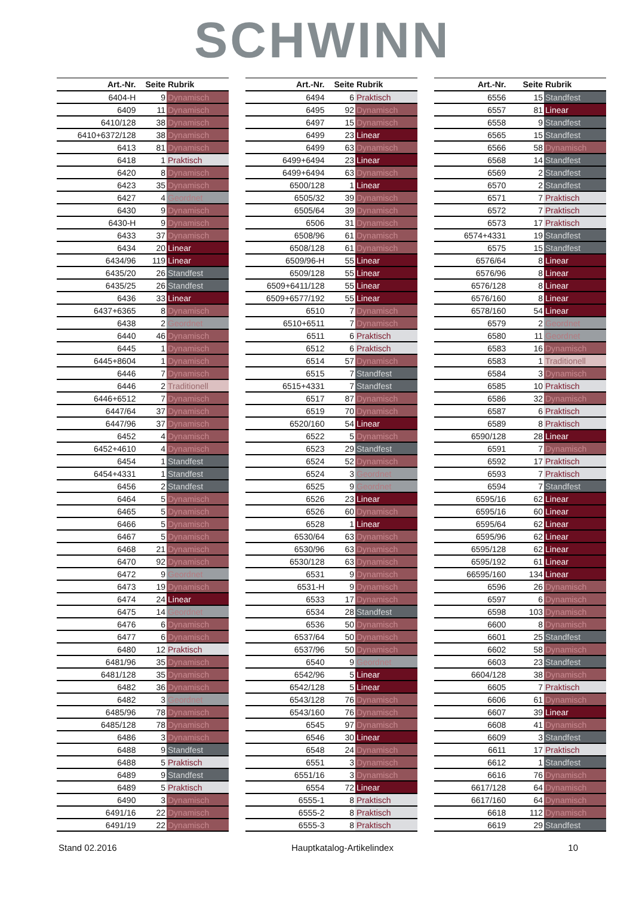SCHWINN
| Art.-Nr. | Seite | Rubrik |
| --- | --- | --- |
| 6404-H | 9 | Dynamisch |
| 6409 | 11 | Dynamisch |
| 6410/128 | 38 | Dynamisch |
| 6410+6372/128 | 38 | Dynamisch |
| 6413 | 81 | Dynamisch |
| 6418 | 1 | Praktisch |
| 6420 | 8 | Dynamisch |
| 6423 | 35 | Dynamisch |
| 6427 | 4 | Geordnet |
| 6430 | 9 | Dynamisch |
| 6430-H | 9 | Dynamisch |
| 6433 | 37 | Dynamisch |
| 6434 | 20 | Linear |
| 6434/96 | 119 | Linear |
| 6435/20 | 26 | Standfest |
| 6435/25 | 26 | Standfest |
| 6436 | 33 | Linear |
| 6437+6365 | 8 | Dynamisch |
| 6438 | 2 | Geordnet |
| 6440 | 46 | Dynamisch |
| 6445 | 1 | Dynamisch |
| 6445+8604 | 1 | Dynamisch |
| 6446 | 7 | Dynamisch |
| 6446 | 2 | Traditionell |
| 6446+6512 | 7 | Dynamisch |
| 6447/64 | 37 | Dynamisch |
| 6447/96 | 37 | Dynamisch |
| 6452 | 4 | Dynamisch |
| 6452+4610 | 4 | Dynamisch |
| 6454 | 1 | Standfest |
| 6454+4331 | 1 | Standfest |
| 6456 | 2 | Standfest |
| 6464 | 5 | Dynamisch |
| 6465 | 5 | Dynamisch |
| 6466 | 5 | Dynamisch |
| 6467 | 5 | Dynamisch |
| 6468 | 21 | Dynamisch |
| 6470 | 92 | Dynamisch |
| 6472 | 9 | Geordnet |
| 6473 | 19 | Dynamisch |
| 6474 | 24 | Linear |
| 6475 | 14 | Geordnet |
| 6476 | 6 | Dynamisch |
| 6477 | 6 | Dynamisch |
| 6480 | 12 | Praktisch |
| 6481/96 | 35 | Dynamisch |
| 6481/128 | 35 | Dynamisch |
| 6482 | 36 | Dynamisch |
| 6482 | 3 | Geordnet |
| 6485/96 | 78 | Dynamisch |
| 6485/128 | 78 | Dynamisch |
| 6486 | 3 | Dynamisch |
| 6488 | 9 | Standfest |
| 6488 | 5 | Praktisch |
| 6489 | 9 | Standfest |
| 6489 | 5 | Praktisch |
| 6490 | 3 | Dynamisch |
| 6491/16 | 22 | Dynamisch |
| 6491/19 | 22 | Dynamisch |
| Art.-Nr. | Seite | Rubrik |
| --- | --- | --- |
| 6494 | 6 | Praktisch |
| 6495 | 92 | Dynamisch |
| 6497 | 15 | Dynamisch |
| 6499 | 23 | Linear |
| 6499 | 63 | Dynamisch |
| 6499+6494 | 23 | Linear |
| 6499+6494 | 63 | Dynamisch |
| 6500/128 | 1 | Linear |
| 6505/32 | 39 | Dynamisch |
| 6505/64 | 39 | Dynamisch |
| 6506 | 31 | Dynamisch |
| 6508/96 | 61 | Dynamisch |
| 6508/128 | 61 | Dynamisch |
| 6509/96-H | 55 | Linear |
| 6509/128 | 55 | Linear |
| 6509+6411/128 | 55 | Linear |
| 6509+6577/192 | 55 | Linear |
| 6510 | 7 | Dynamisch |
| 6510+6511 | 7 | Dynamisch |
| 6511 | 6 | Praktisch |
| 6512 | 6 | Praktisch |
| 6514 | 57 | Dynamisch |
| 6515 | 7 | Standfest |
| 6515+4331 | 7 | Standfest |
| 6517 | 87 | Dynamisch |
| 6519 | 70 | Dynamisch |
| 6520/160 | 54 | Linear |
| 6522 | 5 | Dynamisch |
| 6523 | 29 | Standfest |
| 6524 | 52 | Dynamisch |
| 6524 | 3 | Geordnet |
| 6525 | 9 | Geordnet |
| 6526 | 23 | Linear |
| 6526 | 60 | Dynamisch |
| 6528 | 1 | Linear |
| 6530/64 | 63 | Dynamisch |
| 6530/96 | 63 | Dynamisch |
| 6530/128 | 63 | Dynamisch |
| 6531 | 9 | Dynamisch |
| 6531-H | 9 | Dynamisch |
| 6533 | 17 | Dynamisch |
| 6534 | 28 | Standfest |
| 6536 | 50 | Dynamisch |
| 6537/64 | 50 | Dynamisch |
| 6537/96 | 50 | Dynamisch |
| 6540 | 9 | Geordnet |
| 6542/96 | 5 | Linear |
| 6542/128 | 5 | Linear |
| 6543/128 | 76 | Dynamisch |
| 6543/160 | 76 | Dynamisch |
| 6545 | 97 | Dynamisch |
| 6546 | 30 | Linear |
| 6548 | 24 | Dynamisch |
| 6551 | 3 | Dynamisch |
| 6551/16 | 3 | Dynamisch |
| 6554 | 72 | Linear |
| 6555-1 | 8 | Praktisch |
| 6555-2 | 8 | Praktisch |
| 6555-3 | 8 | Praktisch |
| Art.-Nr. | Seite | Rubrik |
| --- | --- | --- |
| 6556 | 15 | Standfest |
| 6557 | 81 | Linear |
| 6558 | 9 | Standfest |
| 6565 | 15 | Standfest |
| 6566 | 58 | Dynamisch |
| 6568 | 14 | Standfest |
| 6569 | 2 | Standfest |
| 6570 | 2 | Standfest |
| 6571 | 7 | Praktisch |
| 6572 | 7 | Praktisch |
| 6573 | 17 | Praktisch |
| 6574+4331 | 19 | Standfest |
| 6575 | 15 | Standfest |
| 6576/64 | 8 | Linear |
| 6576/96 | 8 | Linear |
| 6576/128 | 8 | Linear |
| 6576/160 | 8 | Linear |
| 6578/160 | 54 | Linear |
| 6579 | 2 | Geordnet |
| 6580 | 11 | Geordnet |
| 6583 | 16 | Dynamisch |
| 6583 | 1 | Traditionell |
| 6584 | 3 | Dynamisch |
| 6585 | 10 | Praktisch |
| 6586 | 32 | Dynamisch |
| 6587 | 6 | Praktisch |
| 6589 | 8 | Praktisch |
| 6590/128 | 28 | Linear |
| 6591 | 7 | Dynamisch |
| 6592 | 17 | Praktisch |
| 6593 | 7 | Praktisch |
| 6594 | 7 | Standfest |
| 6595/16 | 62 | Linear |
| 6595/16 | 60 | Linear |
| 6595/64 | 62 | Linear |
| 6595/96 | 62 | Linear |
| 6595/128 | 62 | Linear |
| 6595/192 | 61 | Linear |
| 66595/160 | 134 | Linear |
| 6596 | 26 | Dynamisch |
| 6597 | 6 | Dynamisch |
| 6598 | 103 | Dynamisch |
| 6600 | 8 | Dynamisch |
| 6601 | 25 | Standfest |
| 6602 | 58 | Dynamisch |
| 6603 | 23 | Standfest |
| 6604/128 | 38 | Dynamisch |
| 6605 | 7 | Praktisch |
| 6606 | 61 | Dynamisch |
| 6607 | 39 | Linear |
| 6608 | 41 | Dynamisch |
| 6609 | 3 | Standfest |
| 6611 | 17 | Praktisch |
| 6612 | 1 | Standfest |
| 6616 | 76 | Dynamisch |
| 6617/128 | 64 | Dynamisch |
| 6617/160 | 64 | Dynamisch |
| 6618 | 112 | Dynamisch |
| 6619 | 29 | Standfest |
Stand 02.2016 Hauptkatalog-Artikelindex 10